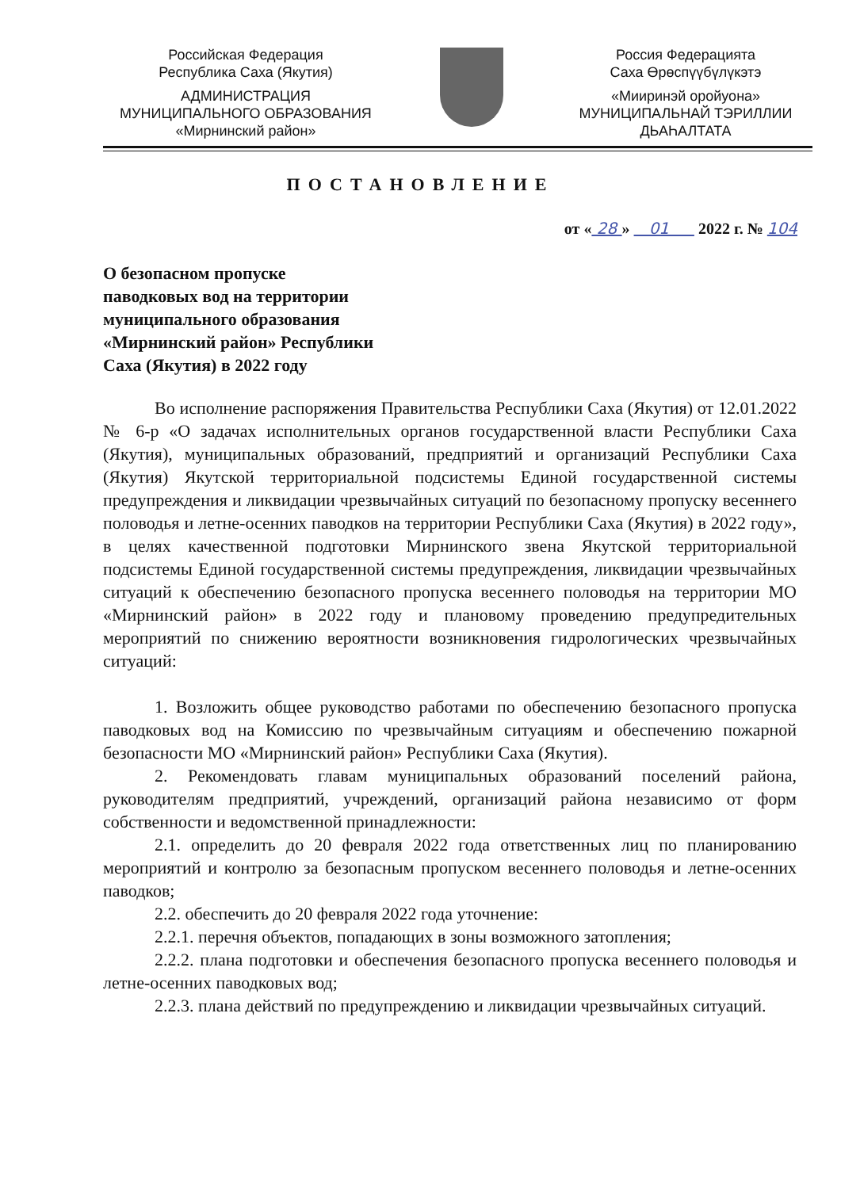Российская Федерация
Республика Саха (Якутия)
АДМИНИСТРАЦИЯ
МУНИЦИПАЛЬНОГО ОБРАЗОВАНИЯ
«Мирнинский район»
Россия Федерацията
Саха Өрөспүүбүлүкэтэ
«Мииринэй оройуона»
МУНИЦИПАЛЬНАЙ ТЭРИЛЛИИ
ДЬАҺАЛТАТА
ПОСТАНОВЛЕНИЕ
от « 28 » 01 2022 г. № 104
О безопасном пропуске
паводковых вод на территории
муниципального образования
«Мирнинский район» Республики
Саха (Якутия) в 2022 году
Во исполнение распоряжения Правительства Республики Саха (Якутия) от 12.01.2022 № 6-р «О задачах исполнительных органов государственной власти Республики Саха (Якутия), муниципальных образований, предприятий и организаций Республики Саха (Якутия) Якутской территориальной подсистемы Единой государственной системы предупреждения и ликвидации чрезвычайных ситуаций по безопасному пропуску весеннего половодья и летне-осенних паводков на территории Республики Саха (Якутия) в 2022 году», в целях качественной подготовки Мирнинского звена Якутской территориальной подсистемы Единой государственной системы предупреждения, ликвидации чрезвычайных ситуаций к обеспечению безопасного пропуска весеннего половодья на территории МО «Мирнинский район» в 2022 году и плановому проведению предупредительных мероприятий по снижению вероятности возникновения гидрологических чрезвычайных ситуаций:
1. Возложить общее руководство работами по обеспечению безопасного пропуска паводковых вод на Комиссию по чрезвычайным ситуациям и обеспечению пожарной безопасности МО «Мирнинский район» Республики Саха (Якутия).
2. Рекомендовать главам муниципальных образований поселений района, руководителям предприятий, учреждений, организаций района независимо от форм собственности и ведомственной принадлежности:
2.1. определить до 20 февраля 2022 года ответственных лиц по планированию мероприятий и контролю за безопасным пропуском весеннего половодья и летне-осенних паводков;
2.2. обеспечить до 20 февраля 2022 года уточнение:
2.2.1. перечня объектов, попадающих в зоны возможного затопления;
2.2.2. плана подготовки и обеспечения безопасного пропуска весеннего половодья и летне-осенних паводковых вод;
2.2.3. плана действий по предупреждению и ликвидации чрезвычайных ситуаций.